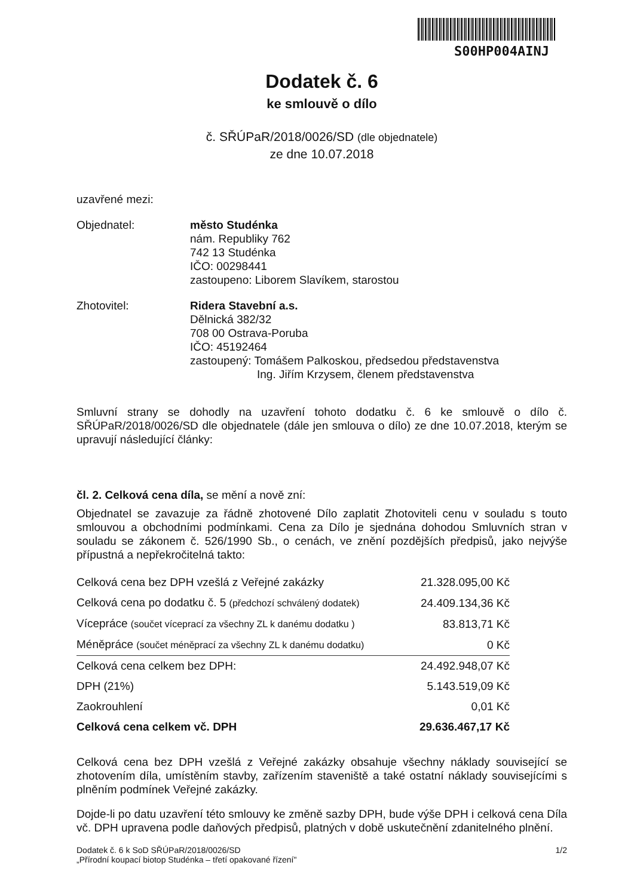S00HP004AINJ
Dodatek č. 6
ke smlouvě o dílo
č. SŘÚPaR/2018/0026/SD (dle objednatele)
ze dne 10.07.2018
uzavřené mezi:
Objednatel: město Studénka
nám. Republiky 762
742 13 Studénka
IČO: 00298441
zastoupeno: Liborem Slavíkem, starostou
Zhotovitel: Ridera Stavební a.s.
Dělnická 382/32
708 00 Ostrava-Poruba
IČO: 45192464
zastoupený: Tomášem Palkoskou, předsedou představenstva
Ing. Jiřím Krzysem, členem představenstva
Smluvní strany se dohodly na uzavření tohoto dodatku č. 6 ke smlouvě o dílo č. SŘÚPaR/2018/0026/SD dle objednatele (dále jen smlouva o dílo) ze dne 10.07.2018, kterým se upravují následující články:
čl. 2. Celková cena díla, se mění a nově zní:
Objednatel se zavazuje za řádně zhotovené Dílo zaplatit Zhotoviteli cenu v souladu s touto smlouvou a obchodními podmínkami. Cena za Dílo je sjednána dohodou Smluvních stran v souladu se zákonem č. 526/1990 Sb., o cenách, ve znění pozdějších předpisů, jako nejvýše přípustná a nepřekročitelná takto:
| Celková cena bez DPH vzešlá z Veřejné zakázky | 21.328.095,00 Kč |
| Celková cena po dodatku č. 5 (předchozí schválený dodatek) | 24.409.134,36 Kč |
| Vícepráce (součet víceprací za všechny ZL k danému dodatku ) | 83.813,71 Kč |
| Méněpráce (součet méněprací za všechny ZL k danému dodatku) | 0 Kč |
| Celková cena celkem bez DPH: | 24.492.948,07 Kč |
| DPH (21%) | 5.143.519,09 Kč |
| Zaokrouhlení | 0,01 Kč |
| Celková cena celkem vč. DPH | 29.636.467,17 Kč |
Celková cena bez DPH vzešlá z Veřejné zakázky obsahuje všechny náklady související se zhotovením díla, umístěním stavby, zařízením staveniště a také ostatní náklady souvisejícími s plněním podmínek Veřejné zakázky.
Dojde-li po datu uzavření této smlouvy ke změně sazby DPH, bude výše DPH i celková cena Díla vč. DPH upravena podle daňových předpisů, platných v době uskutečnění zdanitelného plnění.
Dodatek č. 6 k SoD SŘÚPaR/2018/0026/SD
„Přírodní koupací biotop Studénka – třetí opakované řízení"
1/2